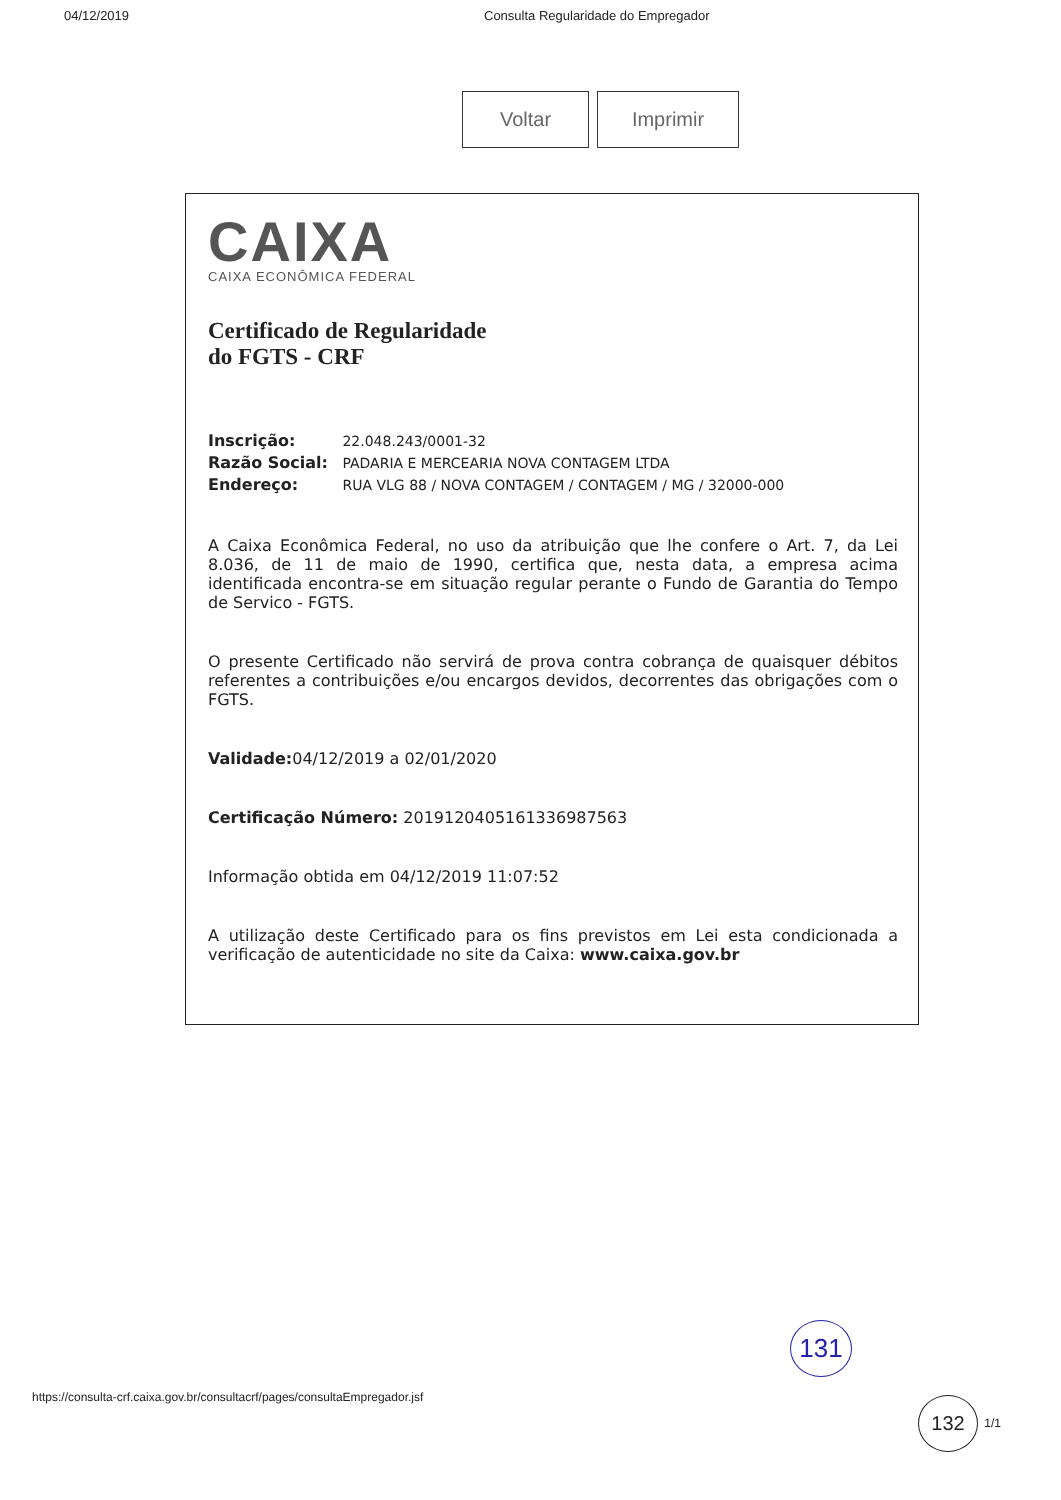04/12/2019 Consulta Regularidade do Empregador
Voltar Imprimir
CAIXA
CAIXA ECONÔMICA FEDERAL
Certificado de Regularidade
do FGTS - CRF
Inscrição: 22.048.243/0001-32
Razão Social: PADARIA E MERCEARIA NOVA CONTAGEM LTDA
Endereço: RUA VLG 88 / NOVA CONTAGEM / CONTAGEM / MG / 32000-000
A Caixa Econômica Federal, no uso da atribuição que lhe confere o Art. 7, da Lei 8.036, de 11 de maio de 1990, certifica que, nesta data, a empresa acima identificada encontra-se em situação regular perante o Fundo de Garantia do Tempo de Servico - FGTS.
O presente Certificado não servirá de prova contra cobrança de quaisquer débitos referentes a contribuições e/ou encargos devidos, decorrentes das obrigações com o FGTS.
Validade: 04/12/2019 a 02/01/2020
Certificação Número: 2019120405161336987563
Informação obtida em 04/12/2019 11:07:52
A utilização deste Certificado para os fins previstos em Lei esta condicionada a verificação de autenticidade no site da Caixa: www.caixa.gov.br
131
132
https://consulta-crf.caixa.gov.br/consultacrf/pages/consultaEmpregador.jsf 1/1